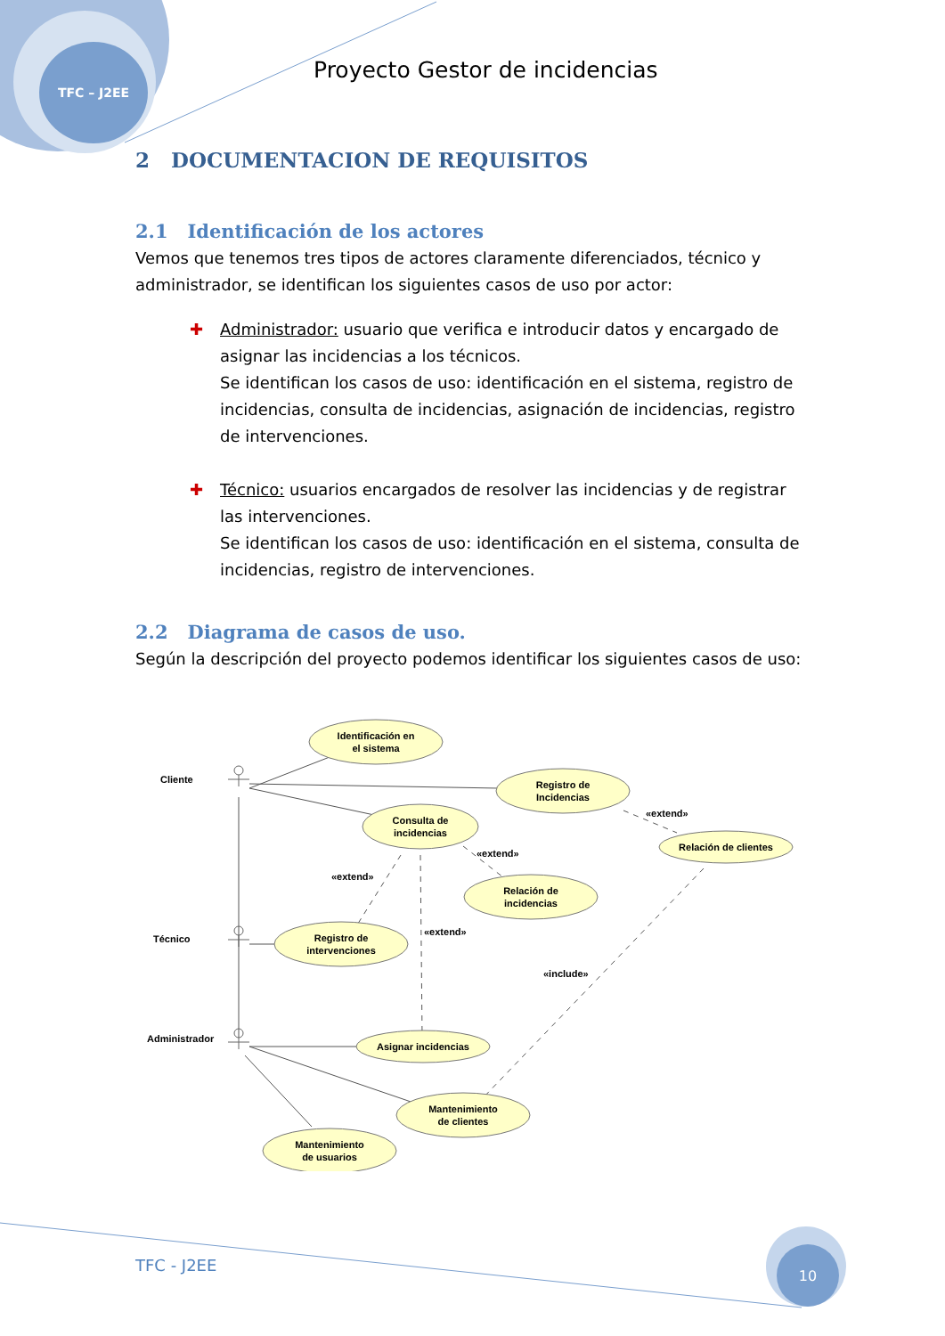TFC – J2EE
Proyecto Gestor de incidencias
2 DOCUMENTACION DE REQUISITOS
2.1 Identificación de los actores
Vemos que tenemos tres tipos de actores claramente diferenciados, técnico y administrador, se identifican los siguientes casos de uso por actor:
✚ Administrador: usuario que verifica e introducir datos y encargado de asignar las incidencias a los técnicos.
Se identifican los casos de uso: identificación en el sistema, registro de incidencias, consulta de incidencias, asignación de incidencias, registro de intervenciones.
✚ Técnico: usuarios encargados de resolver las incidencias y de registrar las intervenciones.
Se identifican los casos de uso: identificación en el sistema, consulta de incidencias, registro de intervenciones.
2.2 Diagrama de casos de uso.
Según la descripción del proyecto podemos identificar los siguientes casos de uso:
Identificación en
el sistema
Registro de
Incidencias
Consulta de
incidencias
Relación de clientes
Relación de
incidencias
Registro de
intervenciones
Asignar incidencias
Mantenimiento
de clientes
Mantenimiento
de usuarios
Cliente
Técnico
Administrador
«extend»
«extend»
«extend»
«extend»
«include»
10
TFC - J2EE